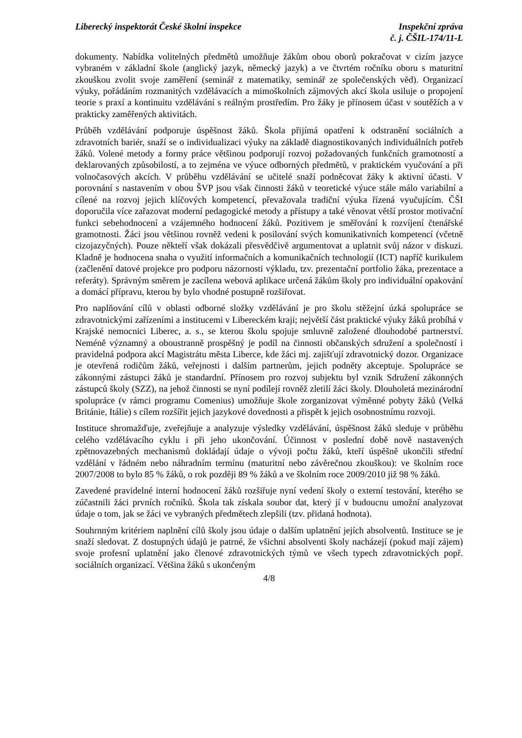Liberecký inspektorát České školní inspekce
Inspekční zpráva
č. j. ČŠIL-174/11-L
dokumenty. Nabídka volitelných předmětů umožňuje žákům obou oborů pokračovat v cizím jazyce vybraném v základní škole (anglický jazyk, německý jazyk) a ve čtvrtém ročníku oboru s maturitní zkouškou zvolit svoje zaměření (seminář z matematiky, seminář ze společenských věd). Organizací výuky, pořádáním rozmanitých vzdělávacích a mimoškolních zájmových akcí škola usiluje o propojení teorie s praxí a kontinuitu vzdělávání s reálným prostředím. Pro žáky je přínosem účast v soutěžích a v prakticky zaměřených aktivitách.
Průběh vzdělávání podporuje úspěšnost žáků. Škola přijímá opatření k odstranění sociálních a zdravotních bariér, snaží se o individualizaci výuky na základě diagnostikovaných individuálních potřeb žáků. Volené metody a formy práce většinou podporují rozvoj požadovaných funkčních gramotností a deklarovaných způsobilostí, a to zejména ve výuce odborných předmětů, v praktickém vyučování a při volnočasových akcích. V průběhu vzdělávání se učitelé snaží podněcovat žáky k aktivní účasti. V porovnání s nastavením v obou ŠVP jsou však činnosti žáků v teoretické výuce stále málo variabilní a cílené na rozvoj jejich klíčových kompetencí, převažovala tradiční výuka řízená vyučujícím. ČŠI doporučila více zařazovat moderní pedagogické metody a přístupy a také věnovat větší prostor motivační funkci sebehodnocení a vzájemného hodnocení žáků. Pozitivem je směřování k rozvíjení čtenářské gramotnosti. Žáci jsou většinou rovněž vedeni k posilování svých komunikativních kompetencí (včetně cizojazyčných). Pouze někteří však dokázali přesvědčivě argumentovat a uplatnit svůj názor v diskuzi. Kladně je hodnocena snaha o využití informačních a komunikačních technologií (ICT) napříč kurikulem (začlenění datové projekce pro podporu názornosti výkladu, tzv. prezentační portfolio žáka, prezentace a referáty). Správným směrem je zacílena webová aplikace určená žákům školy pro individuální opakování a domácí přípravu, kterou by bylo vhodné postupně rozšiřovat.
Pro naplňování cílů v oblasti odborné složky vzdělávání je pro školu stěžejní úzká spolupráce se zdravotnickými zařízeními a institucemi v Libereckém kraji; největší část praktické výuky žáků probíhá v Krajské nemocnici Liberec, a. s., se kterou školu spojuje smluvně založené dlouhodobé partnerství. Neméně významný a oboustranně prospěšný je podíl na činnosti občanských sdružení a společností i pravidelná podpora akcí Magistrátu města Liberce, kde žáci mj. zajišťují zdravotnický dozor. Organizace je otevřená rodičům žáků, veřejnosti i dalším partnerům, jejich podněty akceptuje. Spolupráce se zákonnými zástupci žáků je standardní. Přínosem pro rozvoj subjektu byl vznik Sdružení zákonných zástupců školy (SZZ), na jehož činnosti se nyní podílejí rovněž zletilí žáci školy. Dlouholetá mezinárodní spolupráce (v rámci programu Comenius) umožňuje škole zorganizovat výměnné pobyty žáků (Velká Británie, Itálie) s cílem rozšířit jejich jazykové dovednosti a přispět k jejich osobnostnímu rozvoji.
Instituce shromažďuje, zveřejňuje a analyzuje výsledky vzdělávání, úspěšnost žáků sleduje v průběhu celého vzdělávacího cyklu i při jeho ukončování. Účinnost v poslední době nově nastavených zpětnovazebných mechanismů dokládají údaje o vývoji počtu žáků, kteří úspěšně ukončili střední vzdělání v řádném nebo náhradním termínu (maturitní nebo závěrečnou zkouškou): ve školním roce 2007/2008 to bylo 85 % žáků, o rok později 89 % žáků a ve školním roce 2009/2010 již 98 % žáků.
Zavedené pravidelné interní hodnocení žáků rozšiřuje nyní vedení školy o externí testování, kterého se zúčastnili žáci prvních ročníků. Škola tak získala soubor dat, který jí v budoucnu umožní analyzovat údaje o tom, jak se žáci ve vybraných předmětech zlepšili (tzv. přidaná hodnota).
Souhrnným kritériem naplnění cílů školy jsou údaje o dalším uplatnění jejích absolventů. Instituce se je snaží sledovat. Z dostupných údajů je patrné, že všichni absolventi školy nacházejí (pokud mají zájem) svoje profesní uplatnění jako členové zdravotnických týmů ve všech typech zdravotnických popř. sociálních organizací. Většina žáků s ukončeným
4/8